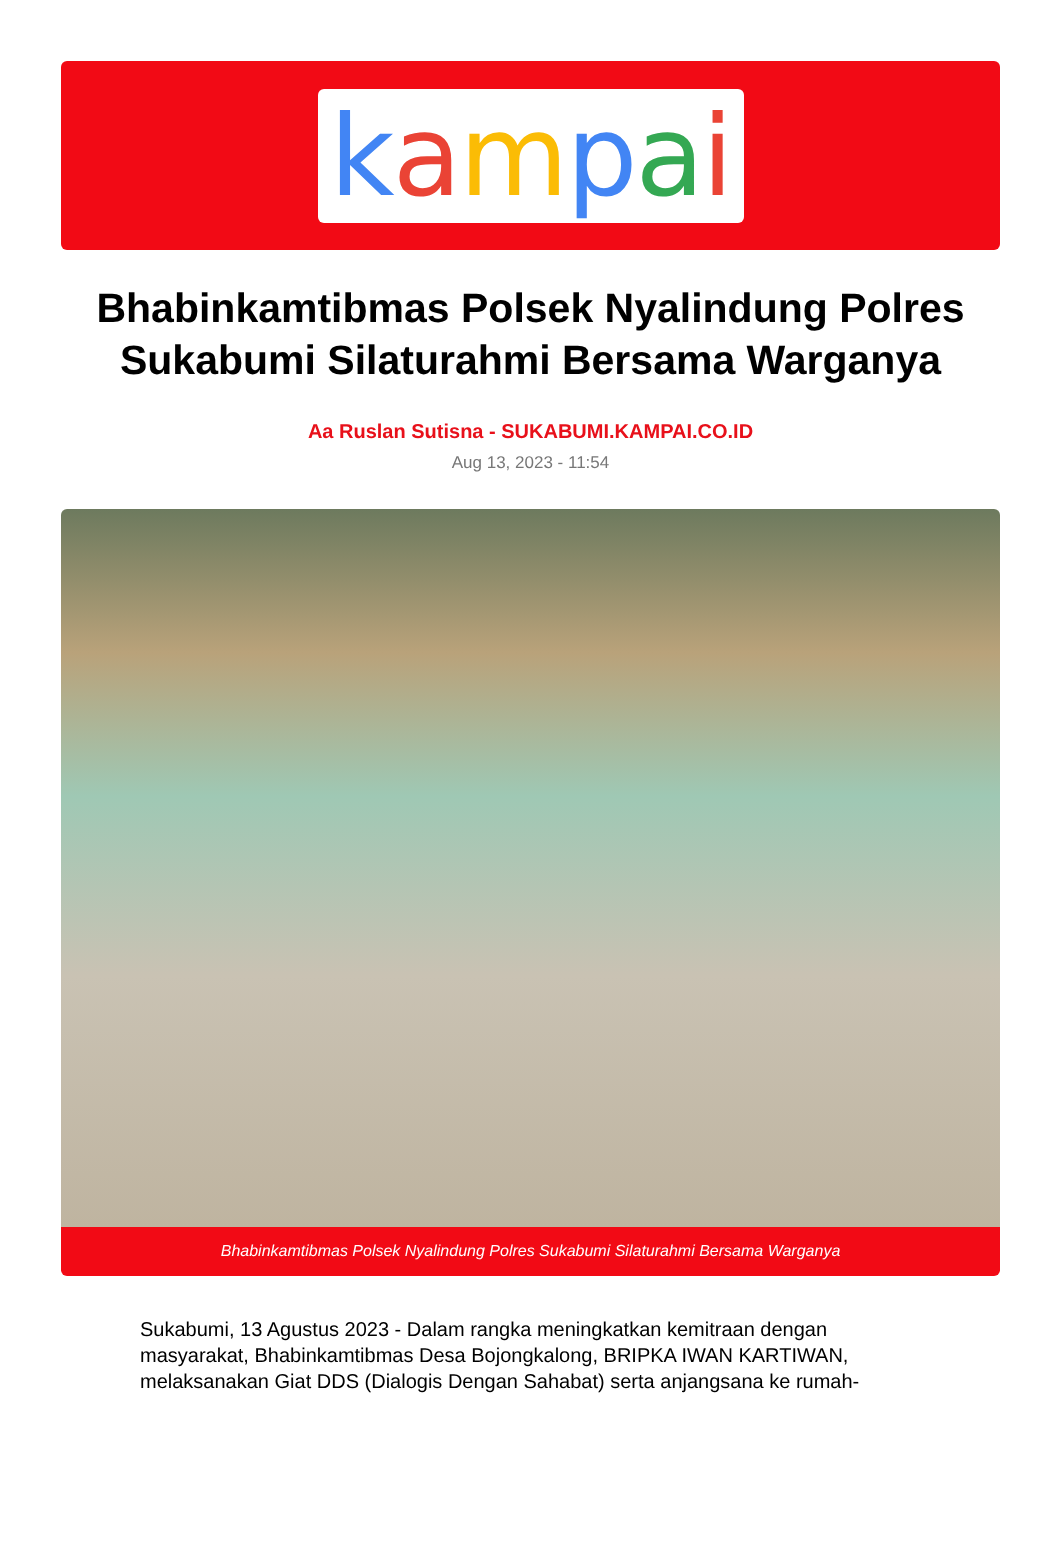kampai
Bhabinkamtibmas Polsek Nyalindung Polres Sukabumi Silaturahmi Bersama Warganya
Aa Ruslan Sutisna - SUKABUMI.KAMPAI.CO.ID
Aug 13, 2023 - 11:54
Bhabinkamtibmas Polsek Nyalindung Polres Sukabumi Silaturahmi Bersama Warganya
Sukabumi, 13 Agustus 2023 - Dalam rangka meningkatkan kemitraan dengan masyarakat, Bhabinkamtibmas Desa Bojongkalong, BRIPKA IWAN KARTIWAN, melaksanakan Giat DDS (Dialogis Dengan Sahabat) serta anjangsana ke rumah-